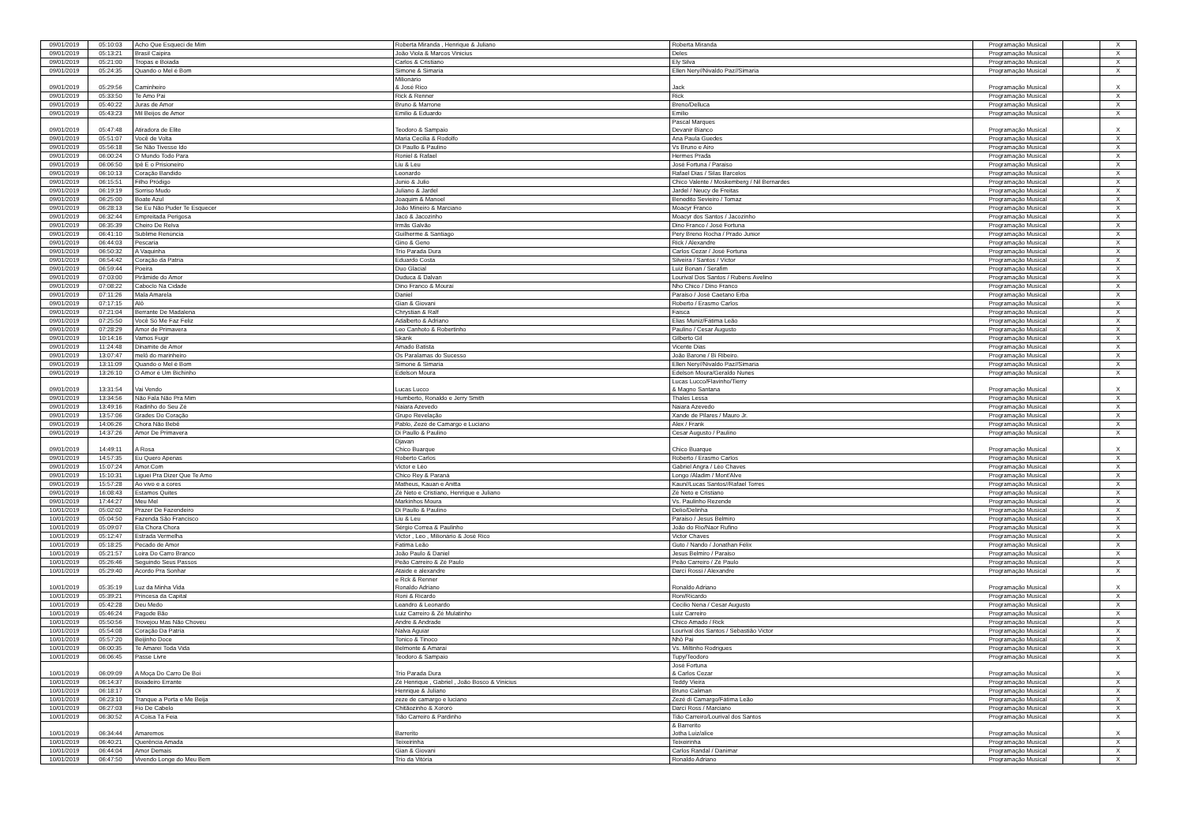| 09/01/2019 | 05:10:03 | Acho Que Esqueci de Mim | Roberta Miranda , Henrique & Juliano | Roberta Miranda | Programação Musical | | X |
| 09/01/2019 | 05:13:21 | Brasil Caipira | João Viola & Marcos Vinicius | Deles | Programação Musical | | X |
| 09/01/2019 | 05:21:00 | Tropas e Boiada | Carlos & Cristiano | Ely Silva | Programação Musical | | X |
| 09/01/2019 | 05:24:35 | Quando o Mel é Bom | Simone & Simaria | Ellen Nery//Nivaldo Paz//Simaria | Programação Musical | | X |
| 09/01/2019 | 05:29:56 | Caminheiro | Milionário & José Rico | Jack | Programação Musical | | X |
| 09/01/2019 | 05:33:50 | Te Amo Pai | Rick & Renner | Rick | Programação Musical | | X |
| 09/01/2019 | 05:40:22 | Juras de Amor | Bruno & Marrone | Breno/Delluca | Programação Musical | | X |
| 09/01/2019 | 05:43:23 | Mil Beijos de Amor | Emilio & Eduardo | Emilio | Programação Musical | | X |
| 09/01/2019 | 05:47:48 | Atiradora de Elite | Teodoro & Sampaio | Pascal Marques Devanir Bianco | Programação Musical | | X |
| 09/01/2019 | 05:51:07 | Você de Volta | Maria Cecilia & Rodolfo | Ana Paula Guedes | Programação Musical | | X |
| 09/01/2019 | 05:56:18 | Se Não Tivesse Ido | Di Paullo & Paulino | Vs Bruno e Airo | Programação Musical | | X |
| 09/01/2019 | 06:00:24 | O Mundo Todo Para | Roniel & Rafael | Hermes Prada | Programação Musical | | X |
| 09/01/2019 | 06:06:50 | Ipê E o Prisioneiro | Liu & Leu | José Fortuna / Paraiso | Programação Musical | | X |
| 09/01/2019 | 06:10:13 | Coração Bandido | Leonardo | Rafael Dias / Silas Barcelos | Programação Musical | | X |
| 09/01/2019 | 06:15:51 | Filho Pródigo | Junio & Julio | Chico Valente / Moskemberg / Nil Bernardes | Programação Musical | | X |
| 09/01/2019 | 06:19:19 | Sorriso Mudo | Juliano & Jardel | Jardel / Neucy de Freitas | Programação Musical | | X |
| 09/01/2019 | 06:25:00 | Boate Azul | Joaquim & Manoel | Benedito Sevieiro / Tomaz | Programação Musical | | X |
| 09/01/2019 | 06:28:13 | Se Eu Não Puder Te Esquecer | João Mineiro & Marciano | Moacyr Franco | Programação Musical | | X |
| 09/01/2019 | 06:32:44 | Empreitada Perigosa | Jacó & Jacozinho | Moacyr dos Santos / Jacozinho | Programação Musical | | X |
| 09/01/2019 | 06:35:39 | Cheiro De Relva | Irmãs Galvão | Dino Franco / José Fortuna | Programação Musical | | X |
| 09/01/2019 | 06:41:10 | Sublime Renùncia | Guilherme & Santiago | Pery Breno Rocha / Prado Junior | Programação Musical | | X |
| 09/01/2019 | 06:44:03 | Pescaria | Gino & Geno | Rick / Alexandre | Programação Musical | | X |
| 09/01/2019 | 06:50:32 | A Vaquinha | Trio Parada Dura | Carlos Cezar / José Fortuna | Programação Musical | | X |
| 09/01/2019 | 06:54:42 | Coração da Patria | Eduardo Costa | Silveira / Santos / Victor | Programação Musical | | X |
| 09/01/2019 | 06:59:44 | Poeira | Duo Glacial | Luiz Bonan / Serafim | Programação Musical | | X |
| 09/01/2019 | 07:03:00 | Pirâmide do Amor | Duduca & Dalvan | Lourival Dos Santos / Rubens Avelino | Programação Musical | | X |
| 09/01/2019 | 07:08:22 | Caboclo Na Cidade | Dino Franco & Mouraí | Nho Chico / Dino Franco | Programação Musical | | X |
| 09/01/2019 | 07:11:26 | Mala Amarela | Daniel | Paraiso / José Caetano Erba | Programação Musical | | X |
| 09/01/2019 | 07:17:15 | Alô | Gian & Giovani | Roberto / Erasmo Carlos | Programação Musical | | X |
| 09/01/2019 | 07:21:04 | Berrante De Madalena | Chrystian & Ralf | Faisca | Programação Musical | | X |
| 09/01/2019 | 07:25:50 | Você Só Me Faz Feliz | Adalberto & Adriano | Elias Muniz/Fátima Leão | Programação Musical | | X |
| 09/01/2019 | 07:28:29 | Amor de Primavera | Leo Canhoto & Robertinho | Paulino / Cesar Augusto | Programação Musical | | X |
| 09/01/2019 | 10:14:16 | Vamos Fugir | Skank | Gilberto Gil | Programação Musical | | X |
| 09/01/2019 | 11:24:48 | Dinamite de Amor | Amado Batista | Vicente Dias | Programação Musical | | X |
| 09/01/2019 | 13:07:47 | melô do marinheiro | Os Paralamas do Sucesso | João Barone / Bi Ribeiro. | Programação Musical | | X |
| 09/01/2019 | 13:11:09 | Quando o Mel é Bom | Simone & Simaria | Ellen Nery//Nivaldo Paz//Simaria | Programação Musical | | X |
| 09/01/2019 | 13:26:10 | O Amor é Um Bichinho | Edelson Moura | Edelson Moura/Geraldo Nunes | Programação Musical | | X |
| 09/01/2019 | 13:31:54 | Vai Vendo | Lucas Lucco | Lucas Lucco/Flavinho/Tierry & Magno Santana | Programação Musical | | X |
| 09/01/2019 | 13:34:56 | Não Fala Não Pra Mim | Humberto, Ronaldo e Jerry Smith | Thales Lessa | Programação Musical | | X |
| 09/01/2019 | 13:49:16 | Radinho do Seu Zé | Naiara Azevedo | Naiara Azevedo | Programação Musical | | X |
| 09/01/2019 | 13:57:06 | Grades Do Coração | Grupo Revelação | Xande de Pilares / Mauro Jr. | Programação Musical | | X |
| 09/01/2019 | 14:06:26 | Chora Não Bebê | Pablo, Zezé de Camargo e Luciano | Alex / Frank | Programação Musical | | X |
| 09/01/2019 | 14:37:26 | Amor De Primavera | Di Paullo & Paulino | Cesar Augusto / Paulino | Programação Musical | | X |
| 09/01/2019 | 14:49:11 | A Rosa | Djavan Chico Buarque | Chico Buarque | Programação Musical | | X |
| 09/01/2019 | 14:57:35 | Eu Quero Apenas | Roberto Carlos | Roberto / Erasmo Carlos | Programação Musical | | X |
| 09/01/2019 | 15:07:24 | Amor.Com | Victor e Léo | Gabriel Angra / Léo Chaves | Programação Musical | | X |
| 09/01/2019 | 15:10:31 | Liguei Pra Dizer Que Te Amo | Chico Rey & Paraná | Longo /Aladim / Mont'Alve | Programação Musical | | X |
| 09/01/2019 | 15:57:28 | Ao vivo e a cores | Matheus, Kauan e Anitta | Kaun//Lucas Santos//Rafael Torres | Programação Musical | | X |
| 09/01/2019 | 16:08:43 | Estamos Quites | Zé Neto e Cristiano, Henrique e Juliano | Zé Neto e Cristiano | Programação Musical | | X |
| 09/01/2019 | 17:44:27 | Meu Mel | Markinhos Moura | Vs. Paulinho Rezende | Programação Musical | | X |
| 10/01/2019 | 05:02:02 | Prazer De Fazendeiro | Di Paullo & Paulino | Delio/Delinha | Programação Musical | | X |
| 10/01/2019 | 05:04:50 | Fazenda São Francisco | Liu & Leu | Paraiso / Jesus Belmiro | Programação Musical | | X |
| 10/01/2019 | 05:09:07 | Ela Chora Chora | Sérgio Correa & Paulinho | João do Rio/Naor Rufino | Programação Musical | | X |
| 10/01/2019 | 05:12:47 | Estrada Vermelha | Victor , Leo , Milionário & José Rico | Victor Chaves | Programação Musical | | X |
| 10/01/2019 | 05:18:25 | Pecado de Amor | Fatima Leão | Guto / Nando / Jonathan Félix | Programação Musical | | X |
| 10/01/2019 | 05:21:57 | Loira Do Carro Branco | João Paulo & Daniel | Jesus Belmiro / Paraiso | Programação Musical | | X |
| 10/01/2019 | 05:26:46 | Seguindo Seus Passos | Peão Carreiro & Zé Paulo | Peão Carreiro / Zé Paulo | Programação Musical | | X |
| 10/01/2019 | 05:29:40 | Acordo Pra Sonhar | Ataide e alexandre | Darci Rossi / Alexandre | Programação Musical | | X |
| 10/01/2019 | 05:35:19 | Luz da Minha Vida | e Rck & Renner Ronaldo Adriano | Ronaldo Adriano | Programação Musical | | X |
| 10/01/2019 | 05:39:21 | Princesa da Capital | Roni & Ricardo | Roni/Ricardo | Programação Musical | | X |
| 10/01/2019 | 05:42:28 | Deu Medo | Leandro & Leonardo | Cecilio Nena / Cesar Augusto | Programação Musical | | X |
| 10/01/2019 | 05:46:24 | Pagode Bão | Luiz Carreiro & Zé Mulatinho | Luiz Carreiro | Programação Musical | | X |
| 10/01/2019 | 05:50:56 | Trovejou Mas Não Choveu | Andre & Andrade | Chico Amado / Rick | Programação Musical | | X |
| 10/01/2019 | 05:54:08 | Coração Da Patria | Nalva Aguiar | Lourival dos Santos / Sebastião Victor | Programação Musical | | X |
| 10/01/2019 | 05:57:20 | Beijinho Doce | Tonico & Tinoco | Nhô Pai | Programação Musical | | X |
| 10/01/2019 | 06:00:35 | Te Amarei Toda Vida | Belmonte & Amaraí | Vs. Miltinho Rodrigues | Programação Musical | | X |
| 10/01/2019 | 06:06:45 | Passe Livre | Teodoro & Sampaio | Tupy/Teodoro | Programação Musical | | X |
| 10/01/2019 | 06:09:09 | A Moça Do Carro De Boi | Trio Parada Dura | José Fortuna & Carlos Cezar | Programação Musical | | X |
| 10/01/2019 | 06:14:37 | Boiadeiro Errante | Zé Henrique , Gabriel , João Bosco & Vinicius | Teddy Vieira | Programação Musical | | X |
| 10/01/2019 | 06:18:17 | Oi | Henrique & Juliano | Bruno Caliman | Programação Musical | | X |
| 10/01/2019 | 06:23:10 | Tranque a Porta e Me Beija | zeze de camargo e luciano | Zezé di Camargo/Fátima Leão | Programação Musical | | X |
| 10/01/2019 | 06:27:03 | Fio De Cabelo | Chitãozinho & Xororó | Darci Ross / Marciano | Programação Musical | | X |
| 10/01/2019 | 06:30:52 | A Coisa Tá Feia | Tião Carreiro & Pardinho | Tião Carreiro/Lourival dos Santos | Programação Musical | | X |
| 10/01/2019 | 06:34:44 | Amaremos | Barrerito | & Barrerito Jotha Luiz/alice | Programação Musical | | X |
| 10/01/2019 | 06:40:21 | Querência Amada | Teixeirinha | Teixeirinha | Programação Musical | | X |
| 10/01/2019 | 06:44:04 | Amor Demais | Gian & Giovani | Carlos Randal / Danimar | Programação Musical | | X |
| 10/01/2019 | 06:47:50 | Vivendo Longe do Meu Bem | Trio da Vitória | Ronaldo Adriano | Programação Musical | | X |